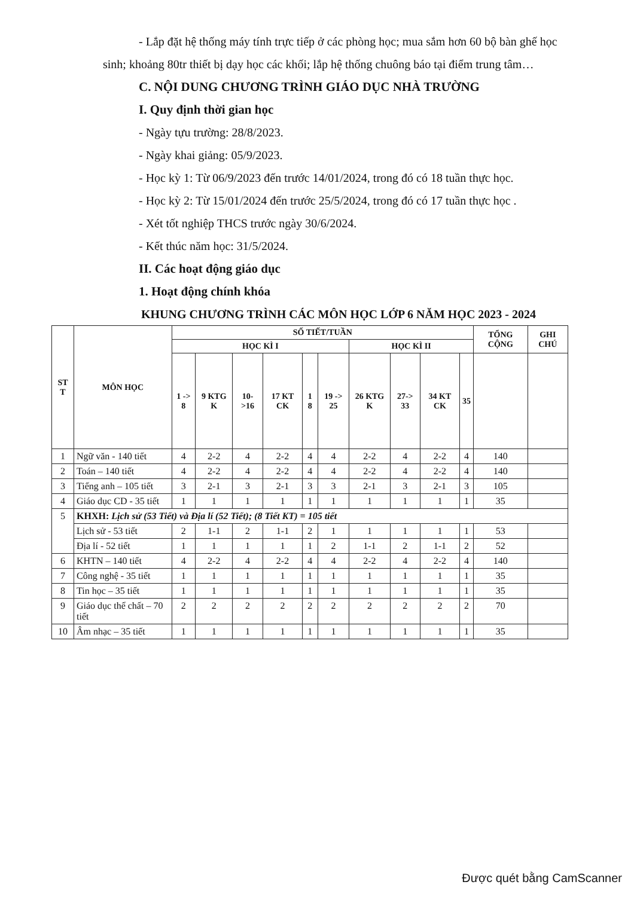- Lắp đặt hệ thống máy tính trực tiếp ở các phòng học; mua sắm hơn 60 bộ bàn ghế học sinh; khoảng 80tr thiết bị dạy học các khối; lắp hệ thống chuông báo tại điểm trung tâm…
C. NỘI DUNG CHƯƠNG TRÌNH GIÁO DỤC NHÀ TRƯỜNG
I. Quy định thời gian học
- Ngày tựu trường: 28/8/2023.
- Ngày khai giảng: 05/9/2023.
- Học kỳ 1: Từ 06/9/2023 đến trước 14/01/2024, trong đó có 18 tuần thực học.
- Học kỳ 2: Từ 15/01/2024 đến trước 25/5/2024, trong đó có 17 tuần thực học .
- Xét tốt nghiệp THCS trước ngày 30/6/2024.
- Kết thúc năm học: 31/5/2024.
II. Các hoạt động giáo dục
1. Hoạt động chính khóa
KHUNG CHƯƠNG TRÌNH CÁC MÔN HỌC LỚP 6 NĂM HỌC 2023 - 2024
| ST T | MÔN HỌC | SỐ TIẾT/TUẦN | | | | | | | | | | TỔNG CỘNG | GHI CHÚ |
| --- | --- | --- | --- | --- | --- | --- | --- | --- | --- | --- | --- | --- | --- |
| | | HỌC KÌ I | | | | | | HỌC KÌ II | | | | | |
| | | 1 -> 8 | 9 KTG K | 10- >16 | 17 KT CK | 1 8 | 19 -> 25 | 26 KTG K | 27-> 33 | 34 KT CK | 35 | | |
| 1 | Ngữ văn - 140 tiết | 4 | 2-2 | 4 | 2-2 | 4 | 4 | 2-2 | 4 | 2-2 | 4 | 140 | |
| 2 | Toán – 140 tiết | 4 | 2-2 | 4 | 2-2 | 4 | 4 | 2-2 | 4 | 2-2 | 4 | 140 | |
| 3 | Tiếng anh – 105 tiết | 3 | 2-1 | 3 | 2-1 | 3 | 3 | 2-1 | 3 | 2-1 | 3 | 105 | |
| 4 | Giáo dục CD - 35 tiết | 1 | 1 | 1 | 1 | 1 | 1 | 1 | 1 | 1 | 1 | 35 | |
| 5 | KHXH: Lịch sử (53 Tiết) và Địa lí (52 Tiết); (8 Tiết KT) = 105 tiết | | | | | | | | | | | | |
| | Lịch sử - 53 tiết | 2 | 1-1 | 2 | 1-1 | 2 | 1 | 1 | 1 | 1 | 1 | 53 | |
| | Địa lí - 52 tiết | 1 | 1 | 1 | 1 | 1 | 2 | 1-1 | 2 | 1-1 | 2 | 52 | |
| 6 | KHTN – 140 tiết | 4 | 2-2 | 4 | 2-2 | 4 | 4 | 2-2 | 4 | 2-2 | 4 | 140 | |
| 7 | Công nghệ - 35 tiết | 1 | 1 | 1 | 1 | 1 | 1 | 1 | 1 | 1 | 1 | 35 | |
| 8 | Tin học – 35 tiết | 1 | 1 | 1 | 1 | 1 | 1 | 1 | 1 | 1 | 1 | 35 | |
| 9 | Giáo dục thể chất – 70 tiết | 2 | 2 | 2 | 2 | 2 | 2 | 2 | 2 | 2 | 2 | 70 | |
| 10 | Âm nhạc – 35 tiết | 1 | 1 | 1 | 1 | 1 | 1 | 1 | 1 | 1 | 1 | 35 | |
Được quét bằng CamScanner